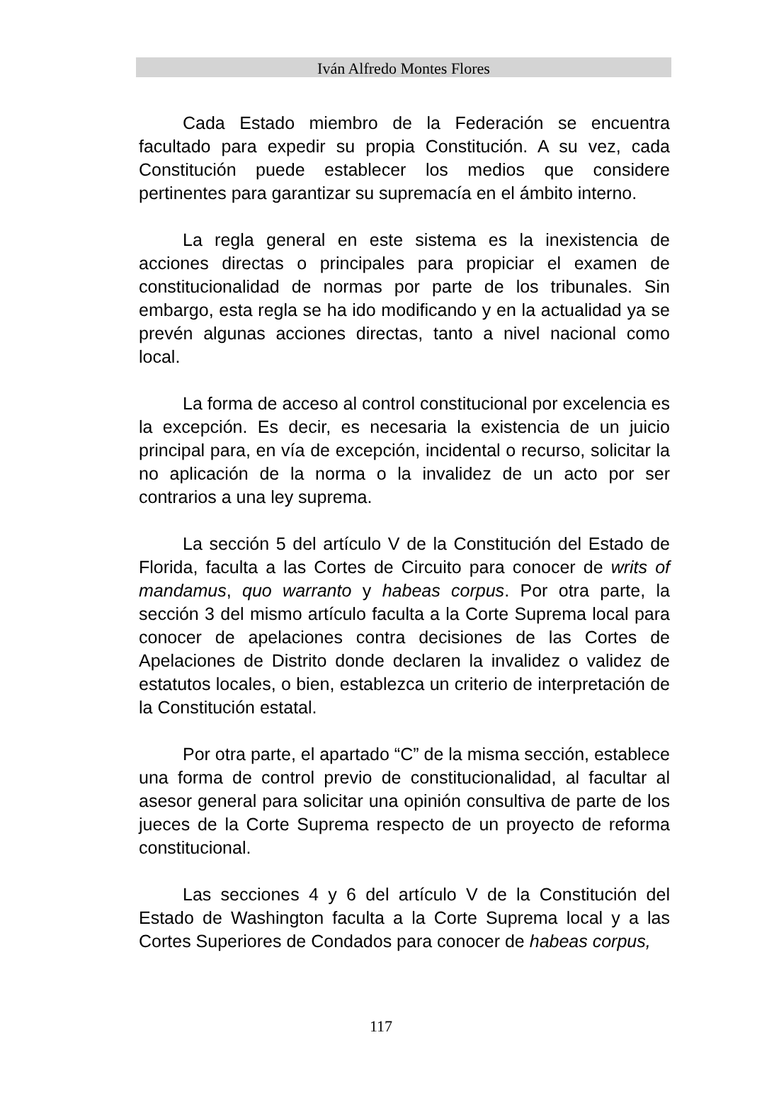Iván Alfredo Montes Flores
Cada Estado miembro de la Federación se encuentra facultado para expedir su propia Constitución. A su vez, cada Constitución puede establecer los medios que considere pertinentes para garantizar su supremacía en el ámbito interno.
La regla general en este sistema es la inexistencia de acciones directas o principales para propiciar el examen de constitucionalidad de normas por parte de los tribunales. Sin embargo, esta regla se ha ido modificando y en la actualidad ya se prevén algunas acciones directas, tanto a nivel nacional como local.
La forma de acceso al control constitucional por excelencia es la excepción. Es decir, es necesaria la existencia de un juicio principal para, en vía de excepción, incidental o recurso, solicitar la no aplicación de la norma o la invalidez de un acto por ser contrarios a una ley suprema.
La sección 5 del artículo V de la Constitución del Estado de Florida, faculta a las Cortes de Circuito para conocer de writs of mandamus, quo warranto y habeas corpus. Por otra parte, la sección 3 del mismo artículo faculta a la Corte Suprema local para conocer de apelaciones contra decisiones de las Cortes de Apelaciones de Distrito donde declaren la invalidez o validez de estatutos locales, o bien, establezca un criterio de interpretación de la Constitución estatal.
Por otra parte, el apartado “C” de la misma sección, establece una forma de control previo de constitucionalidad, al facultar al asesor general para solicitar una opinión consultiva de parte de los jueces de la Corte Suprema respecto de un proyecto de reforma constitucional.
Las secciones 4 y 6 del artículo V de la Constitución del Estado de Washington faculta a la Corte Suprema local y a las Cortes Superiores de Condados para conocer de habeas corpus,
117